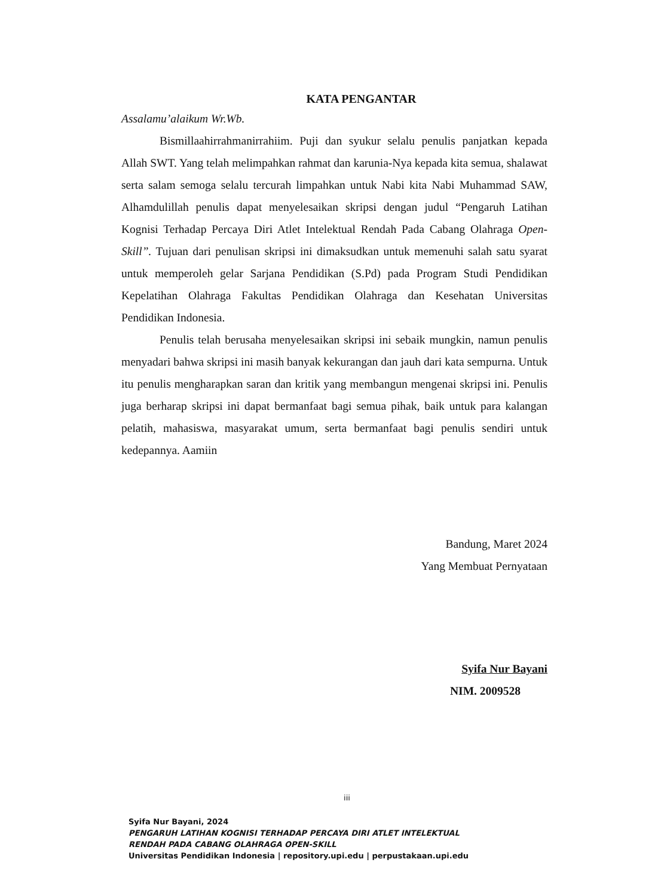KATA PENGANTAR
Assalamu’alaikum Wr.Wb.
Bismillaahirrahmanirrahiim. Puji dan syukur selalu penulis panjatkan kepada Allah SWT. Yang telah melimpahkan rahmat dan karunia-Nya kepada kita semua, shalawat serta salam semoga selalu tercurah limpahkan untuk Nabi kita Nabi Muhammad SAW, Alhamdulillah penulis dapat menyelesaikan skripsi dengan judul “Pengaruh Latihan Kognisi Terhadap Percaya Diri Atlet Intelektual Rendah Pada Cabang Olahraga Open-Skill”. Tujuan dari penulisan skripsi ini dimaksudkan untuk memenuhi salah satu syarat untuk memperoleh gelar Sarjana Pendidikan (S.Pd) pada Program Studi Pendidikan Kepelatihan Olahraga Fakultas Pendidikan Olahraga dan Kesehatan Universitas Pendidikan Indonesia.
Penulis telah berusaha menyelesaikan skripsi ini sebaik mungkin, namun penulis menyadari bahwa skripsi ini masih banyak kekurangan dan jauh dari kata sempurna. Untuk itu penulis mengharapkan saran dan kritik yang membangun mengenai skripsi ini. Penulis juga berharap skripsi ini dapat bermanfaat bagi semua pihak, baik untuk para kalangan pelatih, mahasiswa, masyarakat umum, serta bermanfaat bagi penulis sendiri untuk kedepannya. Aamiin
Bandung, Maret 2024
Yang Membuat Pernyataan
Syifa Nur Bayani
NIM. 2009528
iii
Syifa Nur Bayani, 2024
PENGARUH LATIHAN KOGNISI TERHADAP PERCAYA DIRI ATLET INTELEKTUAL
RENDAH PADA CABANG OLAHRAGA OPEN-SKILL
Universitas Pendidikan Indonesia | repository.upi.edu | perpustakaan.upi.edu